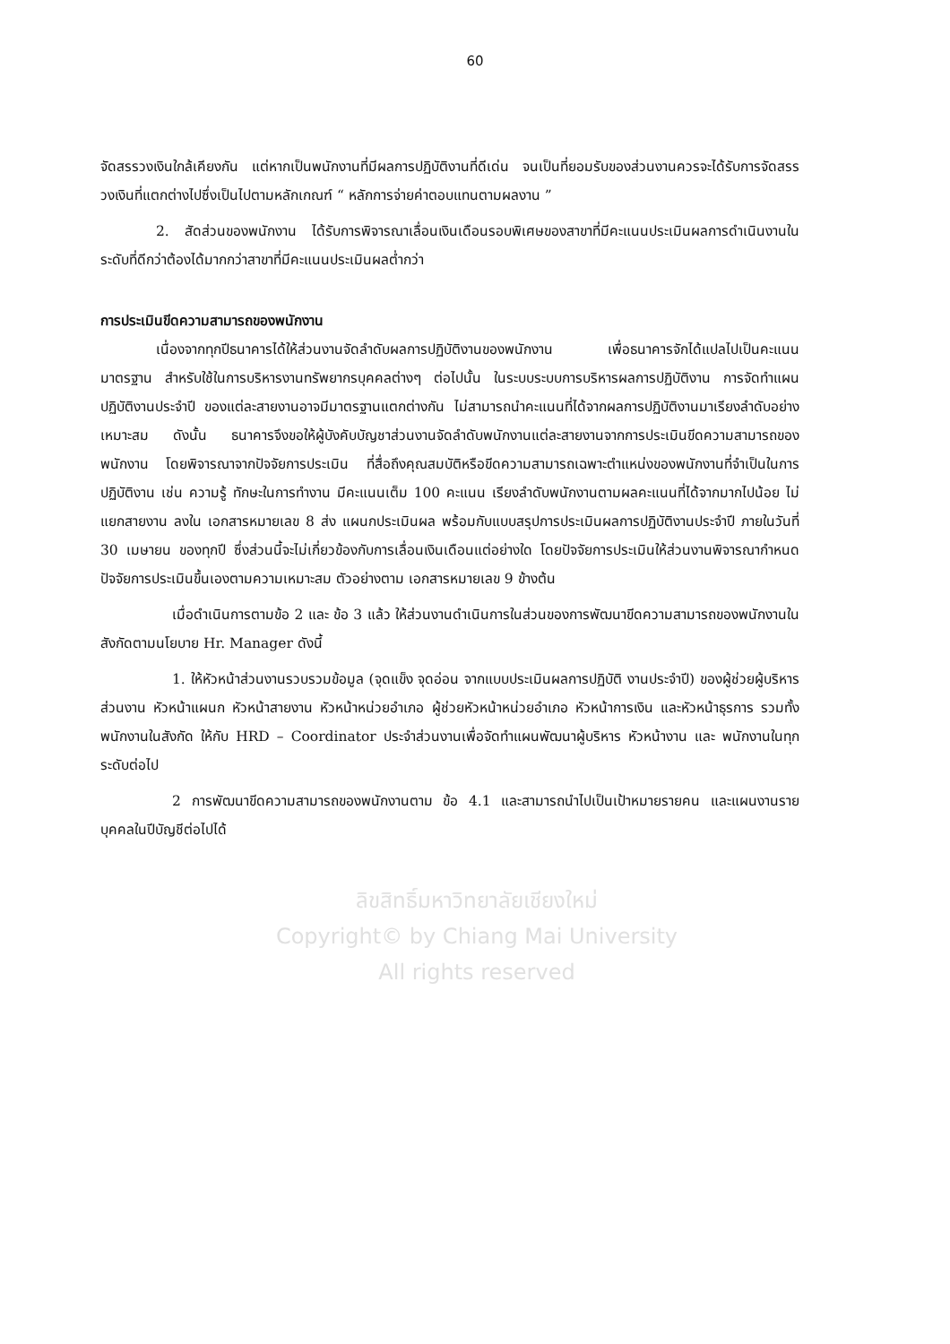60
จัดสรรวงเงินใกล้เคียงกัน แต่หากเป็นพนักงานที่มีผลการปฏิบัติงานที่ดีเด่น จนเป็นที่ยอมรับของส่วนงานควรจะได้รับการจัดสรรวงเงินที่แตกต่างไปซึ่งเป็นไปตามหลักเกณฑ์ “ หลักการจ่ายค่าตอบแทนตามผลงาน ”
2. สัดส่วนของพนักงาน ได้รับการพิจารณาเลื่อนเงินเดือนรอบพิเศษของสาขาที่มีคะแนนประเมินผลการดำเนินงานในระดับที่ดีกว่าต้องได้มากกว่าสาขาที่มีคะแนนประเมินผลต่ำกว่า
การประเมินขีดความสามารถของพนักงาน
เนื่องจากทุกปีธนาคารได้ให้ส่วนงานจัดลำดับผลการปฏิบัติงานของพนักงาน เพื่อธนาคารจักได้แปลไปเป็นคะแนนมาตรฐาน สำหรับใช้ในการบริหารงานทรัพยากรบุคคลต่างๆ ต่อไปนั้น ในระบบระบบการบริหารผลการปฏิบัติงาน การจัดทำแผนปฏิบัติงานประจำปี ของแต่ละสายงานอาจมีมาตรฐานแตกต่างกัน ไม่สามารถนำคะแนนที่ได้จากผลการปฏิบัติงานมาเรียงลำดับอย่างเหมาะสม ดังนั้น ธนาคารจึงขอให้ผู้บังคับบัญชาส่วนงานจัดลำดับพนักงานแต่ละสายงานจากการประเมินขีดความสามารถของพนักงาน โดยพิจารณาจากปัจจัยการประเมิน ที่สื่อถึงคุณสมบัติหรือขีดความสามารถเฉพาะตำแหน่งของพนักงานที่จำเป็นในการปฏิบัติงาน เช่น ความรู้ ทักษะในการทำงาน มีคะแนนเต็ม 100 คะแนน เรียงลำดับพนักงานตามผลคะแนนที่ได้จากมากไปน้อย ไม่แยกสายงาน ลงใน เอกสารหมายเลข 8 ส่ง แผนกประเมินผล พร้อมกับแบบสรุปการประเมินผลการปฏิบัติงานประจำปี ภายในวันที่ 30 เมษายน ของทุกปี ซึ่งส่วนนี้จะไม่เกี่ยวข้องกับการเลื่อนเงินเดือนแต่อย่างใด โดยปัจจัยการประเมินให้ส่วนงานพิจารณากำหนดปัจจัยการประเมินขึ้นเองตามความเหมาะสม ตัวอย่างตาม เอกสารหมายเลข 9 ข้างต้น
เมื่อดำเนินการตามข้อ 2 และ ข้อ 3 แล้ว ให้ส่วนงานดำเนินการในส่วนของการพัฒนาขีดความสามารถของพนักงานในสังกัดตามนโยบาย Hr. Manager ดังนี้
1. ให้หัวหน้าส่วนงานรวบรวมข้อมูล (จุดแข็ง จุดอ่อน จากแบบประเมินผลการปฏิบัติ งานประจำปี) ของผู้ช่วยผู้บริหารส่วนงาน หัวหน้าแผนก หัวหน้าสายงาน หัวหน้าหน่วยอำเภอ ผู้ช่วยหัวหน้าหน่วยอำเภอ หัวหน้าการเงิน และหัวหน้าธุรการ รวมทั้งพนักงานในสังกัด ให้กับ HRD – Coordinator ประจำส่วนงานเพื่อจัดทำแผนพัฒนาผู้บริหาร หัวหน้างาน และ พนักงานในทุกระดับต่อไป
2 การพัฒนาขีดความสามารถของพนักงานตาม ข้อ 4.1 และสามารถนำไปเป็นเป้าหมายรายคน และแผนงานรายบุคคลในปีบัญชีต่อไปได้
ลิขสิทธิ์มหาวิทยาลัยเชียงใหม่
Copyright© by Chiang Mai University
All rights reserved